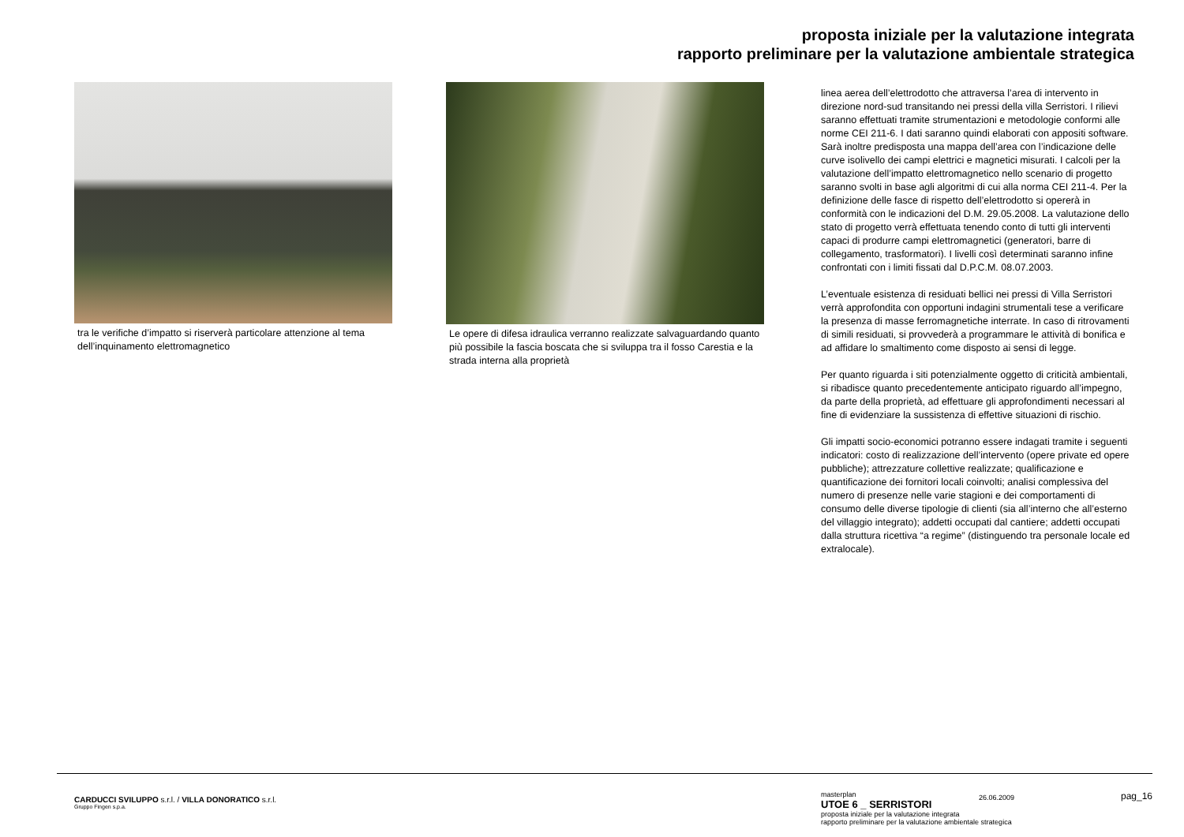proposta iniziale per la valutazione integrata
rapporto preliminare per la valutazione ambientale strategica
tra le verifiche d’impatto si riserverà particolare attenzione al tema dell’inquinamento elettromagnetico
Le opere di difesa idraulica verranno realizzate salvaguardando quanto più possibile la fascia boscata che si sviluppa tra il fosso Carestia e la strada interna alla proprietà
linea aerea dell’elettrodotto che attraversa l’area di intervento in direzione nord-sud transitando nei pressi della villa Serristori. I rilievi saranno effettuati tramite strumentazioni e metodologie conformi alle norme CEI 211-6. I dati saranno quindi elaborati con appositi software. Sarà inoltre predisposta una mappa dell’area con l’indicazione delle curve isolivello dei campi elettrici e magnetici misurati. I calcoli per la valutazione dell’impatto elettromagnetico nello scenario di progetto saranno svolti in base agli algoritmi di cui alla norma CEI 211-4. Per la definizione delle fasce di rispetto dell’elettrodotto si opererà in conformità con le indicazioni del D.M. 29.05.2008. La valutazione dello stato di progetto verrà effettuata tenendo conto di tutti gli interventi capaci di produrre campi elettromagnetici (generatori, barre di collegamento, trasformatori). I livelli così determinati saranno infine confrontati con i limiti fissati dal D.P.C.M. 08.07.2003.
L’eventuale esistenza di residuati bellici nei pressi di Villa Serristori verrà approfondita con opportuni indagini strumentali tese a verificare la presenza di masse ferromagnetiche interrate. In caso di ritrovamenti di simili residuati, si provvederà a programmare le attività di bonifica e ad affidare lo smaltimento come disposto ai sensi di legge.
Per quanto riguarda i siti potenzialmente oggetto di criticità ambientali, si ribadisce quanto precedentemente anticipato riguardo all’impegno, da parte della proprietà, ad effettuare gli approfondimenti necessari al fine di evidenziare la sussistenza di effettive situazioni di rischio.
Gli impatti socio-economici potranno essere indagati tramite i seguenti indicatori: costo di realizzazione dell’intervento (opere private ed opere pubbliche); attrezzature collettive realizzate; qualificazione e quantificazione dei fornitori locali coinvolti; analisi complessiva del numero di presenze nelle varie stagioni e dei comportamenti di consumo delle diverse tipologie di clienti (sia all’interno che all’esterno del villaggio integrato); addetti occupati dal cantiere; addetti occupati dalla struttura ricettiva “a regime” (distinguendo tra personale locale ed extralocale).
CARDUCCI SVILUPPO s.r.l. / VILLA DONORATICO s.r.l.
Gruppo Fingen s.p.a.
masterplan
UTOE 6 _ SERRISTORI
proposta iniziale per la valutazione integrata
rapporto preliminare per la valutazione ambientale strategica
26.06.2009 pag_16